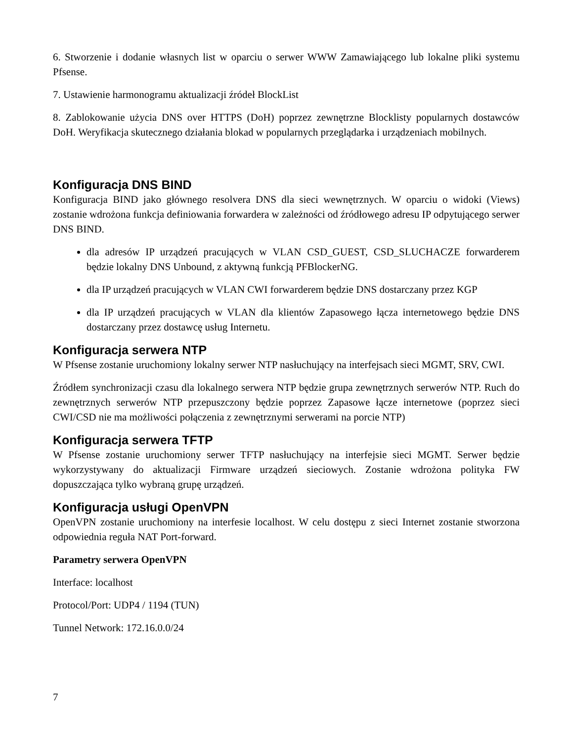6. Stworzenie i dodanie własnych list w oparciu o serwer WWW Zamawiającego lub lokalne pliki systemu Pfsense.
7. Ustawienie harmonogramu aktualizacji źródeł BlockList
8. Zablokowanie użycia DNS over HTTPS (DoH) poprzez zewnętrzne Blocklisty popularnych dostawców DoH. Weryfikacja skutecznego działania blokad w popularnych przeglądarka i urządzeniach mobilnych.
Konfiguracja DNS BIND
Konfiguracja BIND jako głównego resolvera DNS dla sieci wewnętrznych. W oparciu o widoki (Views) zostanie wdrożona funkcja definiowania forwardera w zależności od źródłowego adresu IP odpytującego serwer DNS BIND.
dla adresów IP urządzeń pracujących w VLAN CSD_GUEST, CSD_SLUCHACZE forwarderem będzie lokalny DNS Unbound, z aktywną funkcją PFBlockerNG.
dla IP urządzeń pracujących w VLAN CWI forwarderem będzie DNS dostarczany przez KGP
dla IP urządzeń pracujących w VLAN dla klientów Zapasowego łącza internetowego będzie DNS dostarczany przez dostawcę usług Internetu.
Konfiguracja serwera NTP
W Pfsense zostanie uruchomiony lokalny serwer NTP nasłuchujący na interfejsach sieci MGMT, SRV, CWI.
Źródłem synchronizacji czasu dla lokalnego serwera NTP będzie grupa zewnętrznych serwerów NTP. Ruch do zewnętrznych serwerów NTP przepuszczony będzie poprzez Zapasowe łącze internetowe (poprzez sieci CWI/CSD nie ma możliwości połączenia z zewnętrznymi serwerami na porcie NTP)
Konfiguracja serwera TFTP
W Pfsense zostanie uruchomiony serwer TFTP nasłuchujący na interfejsie sieci MGMT. Serwer będzie wykorzystywany do aktualizacji Firmware urządzeń sieciowych. Zostanie wdrożona polityka FW dopuszczająca tylko wybraną grupę urządzeń.
Konfiguracja usługi OpenVPN
OpenVPN zostanie uruchomiony na interfesie localhost. W celu dostępu z sieci Internet zostanie stworzona odpowiednia reguła NAT Port-forward.
Parametry serwera OpenVPN
Interface: localhost
Protocol/Port: UDP4 / 1194 (TUN)
Tunnel Network: 172.16.0.0/24
7